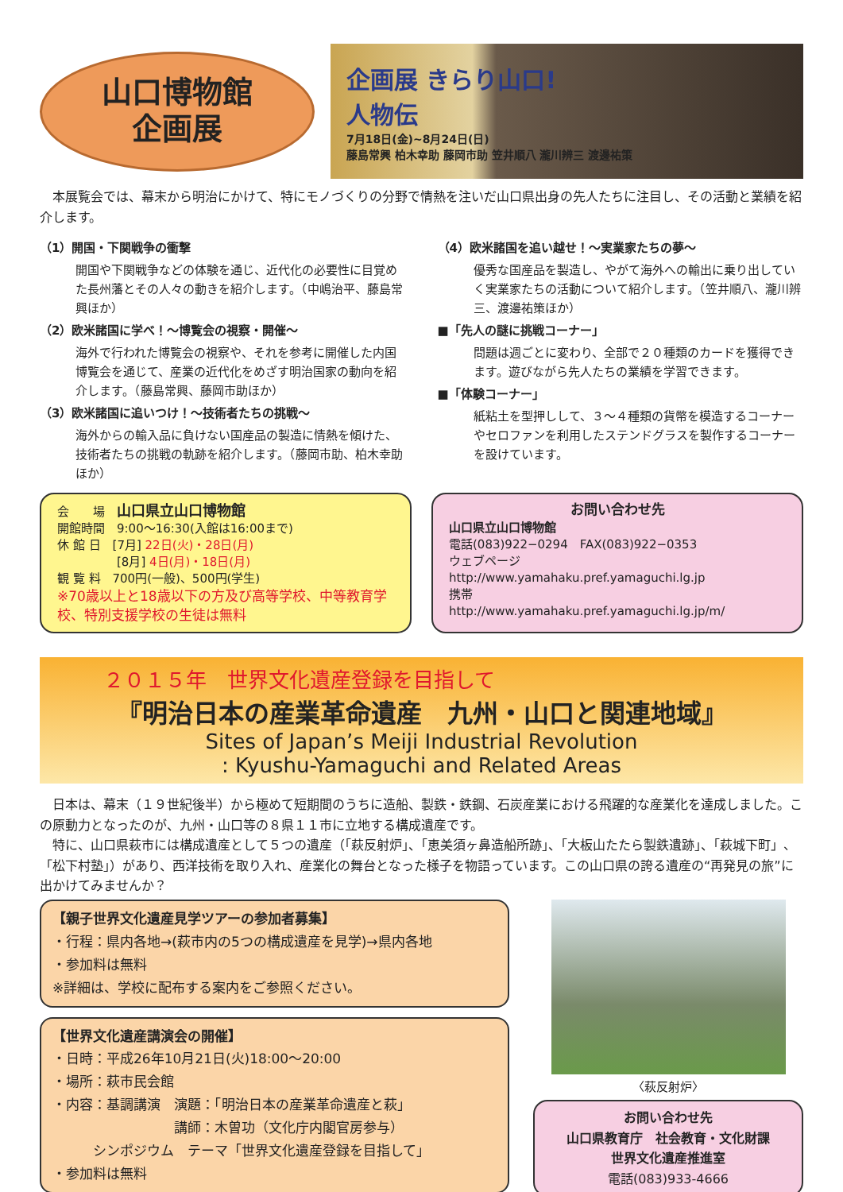山口博物館
企画展
企画展 きらり山口!
人物伝
7月18日(金)~8月24日(日)
藤島常興 柏木幸助 藤岡市助 笠井順八 瀧川辨三 渡邊祐策
　本展覧会では、幕末から明治にかけて、特にモノづくりの分野で情熱を注いだ山口県出身の先人たちに注目し、その活動と業績を紹介します。
（1）開国・下関戦争の衝撃
開国や下関戦争などの体験を通じ、近代化の必要性に目覚めた長州藩とその人々の動きを紹介します。（中嶋治平、藤島常興ほか）
（2）欧米諸国に学べ！～博覧会の視察・開催～
海外で行われた博覧会の視察や、それを参考に開催した内国博覧会を通じて、産業の近代化をめざす明治国家の動向を紹介します。（藤島常興、藤岡市助ほか）
（3）欧米諸国に追いつけ！～技術者たちの挑戦～
海外からの輸入品に負けない国産品の製造に情熱を傾けた、技術者たちの挑戦の軌跡を紹介します。（藤岡市助、柏木幸助ほか）
（4）欧米諸国を追い越せ！～実業家たちの夢～
優秀な国産品を製造し、やがて海外への輸出に乗り出していく実業家たちの活動について紹介します。（笠井順八、瀧川辨三、渡邊祐策ほか）
■「先人の謎に挑戦コーナー」
問題は週ごとに変わり、全部で２０種類のカードを獲得できます。遊びながら先人たちの業績を学習できます。
■「体験コーナー」
紙粘土を型押しして、３～４種類の貨幣を模造するコーナーやセロファンを利用したステンドグラスを製作するコーナーを設けています。
会　　場　山口県立山口博物館
開館時間　9:00～16:30(入館は16:00まで)
休 館 日　[7月] 22日(火)・28日(月)
　　　　　[8月] 4日(月)・18日(月)
観 覧 料　700円(一般)、500円(学生)
※70歳以上と18歳以下の方及び高等学校、中等教育学校、特別支援学校の生徒は無料
お問い合わせ先
山口県立山口博物館
電話(083)922−0294　FAX(083)922−0353
ウェブページ
http://www.yamahaku.pref.yamaguchi.lg.jp
携帯
http://www.yamahaku.pref.yamaguchi.lg.jp/m/
２０１５年　世界文化遺産登録を目指して
『明治日本の産業革命遺産　九州・山口と関連地域』
Sites of Japan’s Meiji Industrial Revolution
: Kyushu-Yamaguchi and Related Areas
　日本は、幕末（１９世紀後半）から極めて短期間のうちに造船、製鉄・鉄鋼、石炭産業における飛躍的な産業化を達成しました。この原動力となったのが、九州・山口等の８県１１市に立地する構成遺産です。
　特に、山口県萩市には構成遺産として５つの遺産（「萩反射炉」、「恵美須ヶ鼻造船所跡」、「大板山たたら製鉄遺跡」、「萩城下町」、「松下村塾」）があり、西洋技術を取り入れ、産業化の舞台となった様子を物語っています。この山口県の誇る遺産の“再発見の旅”に出かけてみませんか？
【親子世界文化遺産見学ツアーの参加者募集】
・行程：県内各地→(萩市内の5つの構成遺産を見学)→県内各地
・参加料は無料
※詳細は、学校に配布する案内をご参照ください。
【世界文化遺産講演会の開催】
・日時：平成26年10月21日(火)18:00～20:00
・場所：萩市民会館
・内容：基調講演　演題：「明治日本の産業革命遺産と萩」
　　　　　　　　　講師：木曽功（文化庁内閣官房参与）
　　　シンポジウム　テーマ「世界文化遺産登録を目指して」
・参加料は無料
〈萩反射炉〉
お問い合わせ先
山口県教育庁　社会教育・文化財課
世界文化遺産推進室
電話(083)933-4666